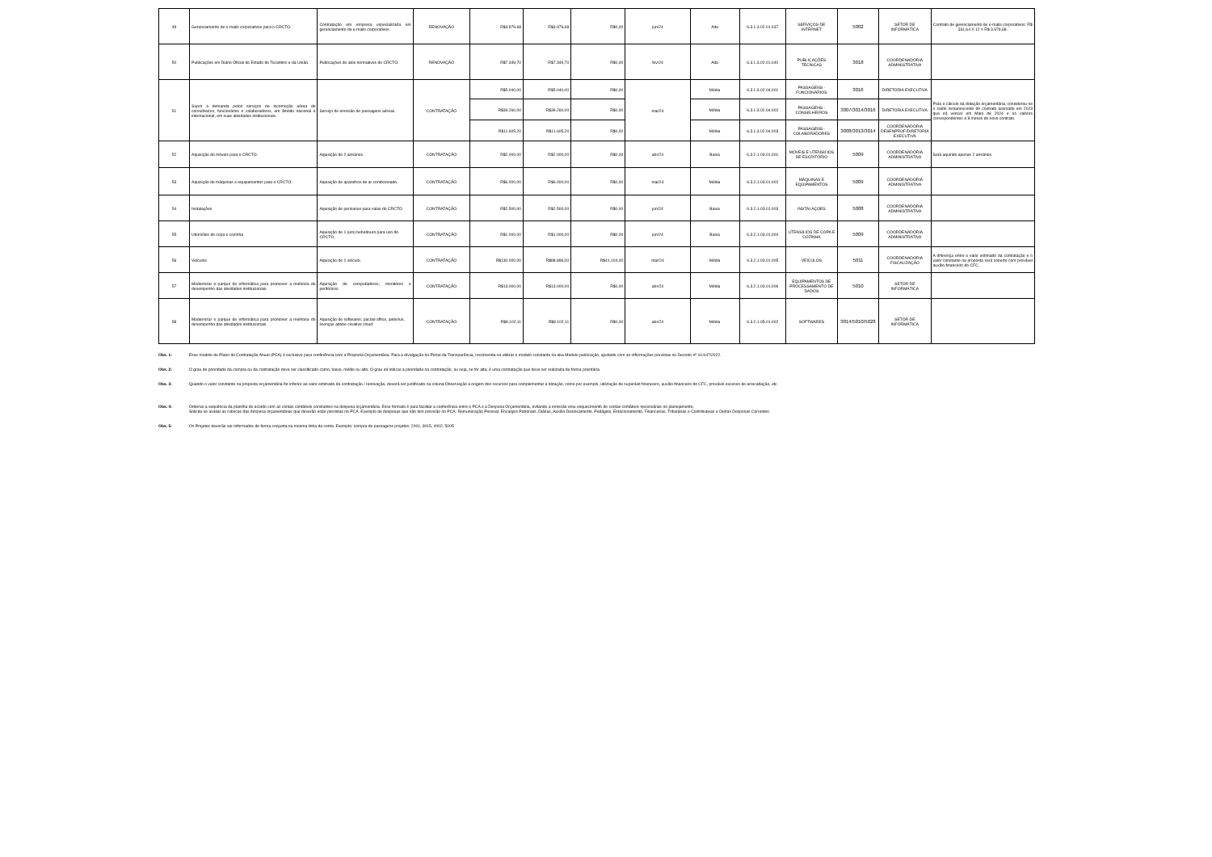| 49 | Gerenciamento de e-mails corporativos para o CRCTO. | Contratação em empresa especializada em gerenciamento de e-mails corporativos. | RENOVAÇÃO | R$3.979,68 | R$3.979,68 | R$0,00 | jun/24 | Alta | 6.3.1.3.02.01.037 | SERVIÇOS DE INTERNET | 5002 | SETOR DE INFORMÁTICA | Contrato de gerenciamento de e-mails corporativos: R$ 331,64 X 12 = R$ 3.979,68. |
| 50 | Publicações em Diário Oficial do Estado do Tocantins e da União. | Publicações de atos normativos do CRCTO. | RENOVAÇÃO | R$7.349,70 | R$7.349,70 | R$0,00 | fev/24 | Alta | 6.3.1.3.02.01.040 | PUBLICAÇÕES TÉCNICAS | 3018 | COORDENADORIA ADMINISTRATIVA | |
| 51 | Suprir a demanda pelos serviços de locomoção aérea de conselheiros, funcionários e colaboradores, em âmbito nacional e internacional, em suas atividades institucionais. | Serviço de emissão de passagens aéreas. | CONTRATAÇÃO | R$5.040,00 | R$5.040,00 | R$0,00 | mai/24 | Média | 6.3.1.3.02.04.001 | PASSAGENS - FUNCIONÁRIOS | 3016 | DIRETORIA EXECUTIVA | Para o cálculo da dotação orçamentária, considerou-se o saldo remanescente do contrato assinado em 2023 que irá vencer em Maio de 2024 e os valores correspondentes a 8 meses do novo contrato. |
| | | | | R$39.260,00 | R$39.260,00 | R$0,00 | | Média | 6.3.1.3.02.04.002 | PASSAGENS - CONSELHEIROS | 3007/3014/3016 | DIRETORIA EXECUTIVA | |
| | | | | R$11.605,20 | R$11.605,20 | R$0,00 | | Média | 6.3.1.3.02.04.003 | PASSAGENS - COLABORADORES | 3008/3013/3014 | COORDENADORIA DESENPROF/DIRETORIA EXECUTIVA | |
| 52 | Aquisição de móveis para o CRCTO. | Aquisição de 2 armários. | CONTRATAÇÃO | R$2.000,00 | R$2.000,00 | R$0,00 | abr/24 | Baixa | 6.3.2.1.03.01.001 | MÓVEIS E UTENSÍLIOS DE ESCRITÓRIO | 5009 | COORDENADORIA ADMINISTRATIVA | Será aquirido apenas 2 armários. |
| 53 | Aquisição de máquinas e equipamentos para o CRCTO. | Aquisição de aparelhos de ar condicionado. | CONTRATAÇÃO | R$6.000,00 | R$6.000,00 | R$0,00 | mai/24 | Média | 6.3.2.1.03.01.002 | MÁQUINAS E EQUIPAMENTOS | 5009 | COORDENADORIA ADMINISTRATIVA | |
| 54 | Instalações | Aquisição de persianas para salas do CRCTO. | CONTRATAÇÃO | R$2.500,00 | R$2.500,00 | R$0,00 | jun/24 | Baixa | 6.3.2.1.03.01.003 | INSTALAÇOES | 5008 | COORDENADORIA ADMINISTRATIVA | |
| 55 | Utensílios de copa e cozinha | Aquisição de 1 (um) bebedouro para uso do CRCTO. | CONTRATAÇÃO | R$1.000,00 | R$1.000,00 | R$0,00 | jun/24 | Baixa | 6.3.2.1.03.01.004 | UTENSÍLIOS DE COPA E COZINHA | 5009 | COORDENADORIA ADMINISTRATIVA | |
| 56 | Veículos | Aquisição de 1 veículo. | CONTRATAÇÃO | R$130.000,00 | R$88.896,00 | R$41.104,00 | mar/24 | Média | 6.3.2.1.03.01.005 | VEÍCULOS | 5011 | COORDENADORIA FISCALIZAÇÃO | A diferença entre o valor estimado da contratação e o valor constante na proposta será coberto com provável auxílio financeiro do CFC. |
| 57 | Modernizar o parque de informática para promover a melhoria do desempenho das atividades institucionais. | Aquisição de computadores, monitores e periféricos. | CONTRATAÇÃO | R$13.000,00 | R$13.000,00 | R$0,00 | abr/24 | Média | 6.3.2.1.03.01.006 | EQUIPAMENTOS DE PROCESSAMENTO DE DADOS | 5010 | SETOR DE INFORMÁTICA | |
| 58 | Modernizar o parque de informática para promover a melhoria do desempenho das atividades institucionais. | Aquisição de softwares: pacote office, antivírus, licenças adobe creative cloud. | CONTRATAÇÃO | R$8.102,11 | R$8.102,11 | R$0,00 | abr/24 | Média | 6.3.2.1.05.01.002 | SOFTWARES | 3014/5010/5028 | SETOR DE INFORMÁTICA | |
Obs. 1: Esse modelo de Plano de Contratação Anual (PCA) é exclusivo para conferência com a Proposta Orçamentária. Para a divulgação no Portal da Transparência, recomenda-se utilizar o modelo constante na aba Modelo publicação, ajustado com as informações previstas no Decreto nº 10.947/2022.
Obs. 2: O grau de prioridade da compra ou da contratação deve ser classificado como; baixo, médio ou alto. O grau irá indicar a prioridade na contratação, ou seja, se for alta, é uma contratação que deve ser realizada de forma prioritária.
Obs. 3: Quando o valor constante na proposta orçamentária for inferior ao valor estimado da contratação / renovação, deverá ser justificado na coluna Observação a origem dos recursos para complementar a dotação, como por exemplo, utilização de superávit financeiro, auxílio financeiro do CFC, provável excesso de arrecadação, etc.
Obs. 4: Ordenar a sequência da planilha de acordo com as contas contábeis constantes na despesa orçamentária. Esse formato é para facilitar a conferência entre o PCA e a Despesa Orçamentária, evitando a omissão e/ou esquecimento de contas contábeis necessárias no planejamento.
Solicita-se avaliar as rubricas das despesa orçamentárias que deverão estar previstas no PCA. Exemplo de despesas que não tem previsão no PCA: Remuneração Pessoal, Encargos Patronais, Diárias, Auxílio Deslocamento, Pedágios, Estacionamento, Financeiras, Tributárias e Contributivas e Outras Despesas Correntes.
Obs. 5: Os Projetos deverão ser informados de forma conjunta na mesma linha da conta. Exemplo: compra de passagens projetos: 2001, 3015, 4002, 5005